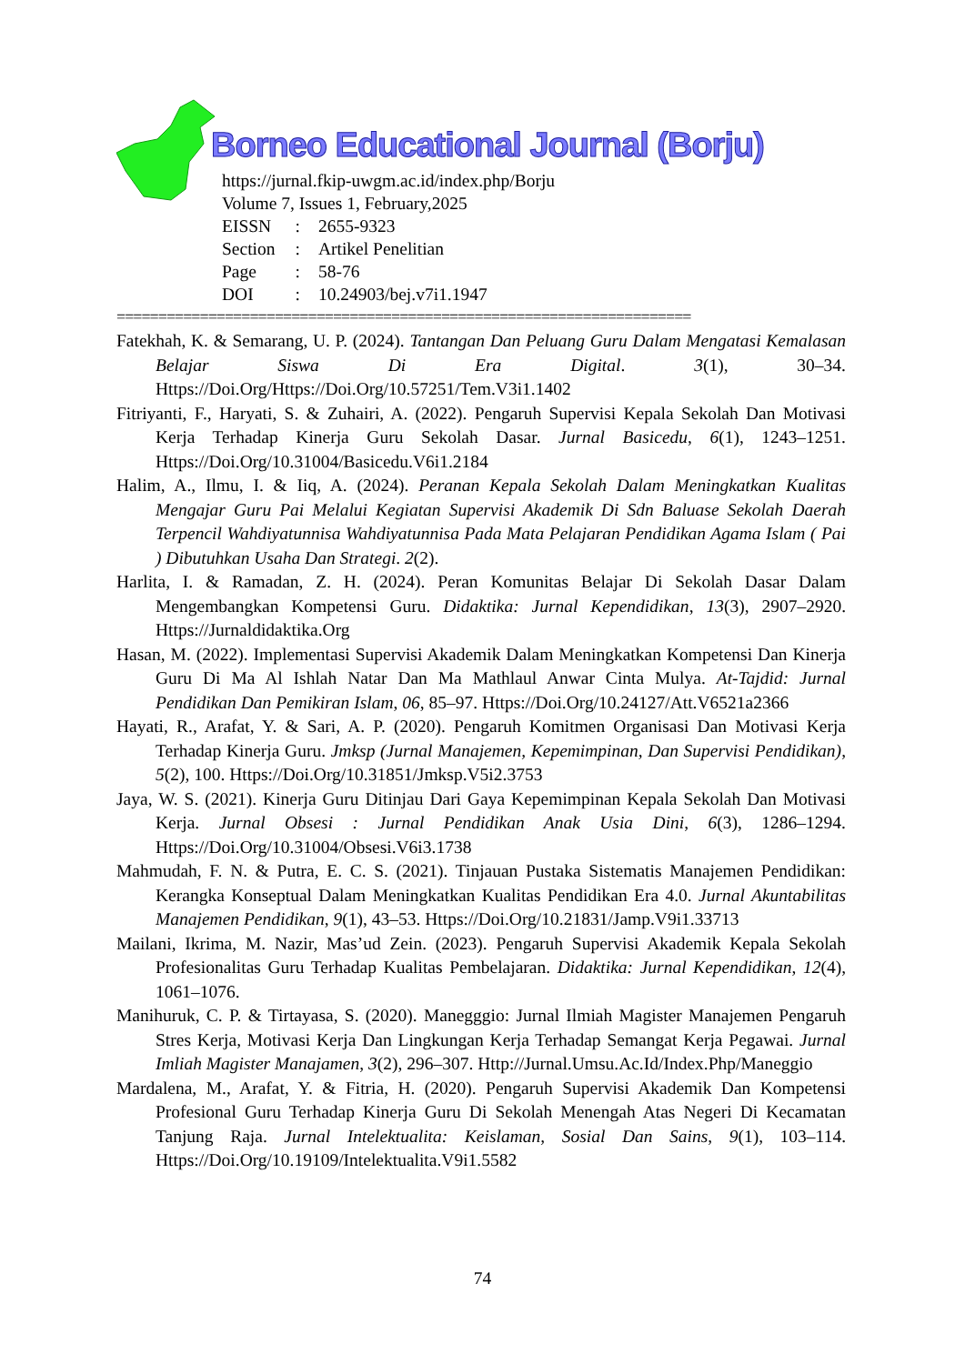Borneo Educational Journal (Borju)
https://jurnal.fkip-uwgm.ac.id/index.php/Borju
Volume 7, Issues 1, February,2025
| EISSN | : | 2655-9323 |
| Section | : | Artikel Penelitian |
| Page | : | 58-76 |
| DOI | : | 10.24903/bej.v7i1.1947 |
=====================================================================
Fatekhah, K. & Semarang, U. P. (2024). Tantangan Dan Peluang Guru Dalam Mengatasi Kemalasan Belajar Siswa Di Era Digital. 3(1), 30–34. Https://Doi.Org/Https://Doi.Org/10.57251/Tem.V3i1.1402
Fitriyanti, F., Haryati, S. & Zuhairi, A. (2022). Pengaruh Supervisi Kepala Sekolah Dan Motivasi Kerja Terhadap Kinerja Guru Sekolah Dasar. Jurnal Basicedu, 6(1), 1243–1251. Https://Doi.Org/10.31004/Basicedu.V6i1.2184
Halim, A., Ilmu, I. & Iiq, A. (2024). Peranan Kepala Sekolah Dalam Meningkatkan Kualitas Mengajar Guru Pai Melalui Kegiatan Supervisi Akademik Di Sdn Baluase Sekolah Daerah Terpencil Wahdiyatunnisa Wahdiyatunnisa Pada Mata Pelajaran Pendidikan Agama Islam ( Pai ) Dibutuhkan Usaha Dan Strategi. 2(2).
Harlita, I. & Ramadan, Z. H. (2024). Peran Komunitas Belajar Di Sekolah Dasar Dalam Mengembangkan Kompetensi Guru. Didaktika: Jurnal Kependidikan, 13(3), 2907–2920. Https://Jurnaldidaktika.Org
Hasan, M. (2022). Implementasi Supervisi Akademik Dalam Meningkatkan Kompetensi Dan Kinerja Guru Di Ma Al Ishlah Natar Dan Ma Mathlaul Anwar Cinta Mulya. At-Tajdid: Jurnal Pendidikan Dan Pemikiran Islam, 06, 85–97. Https://Doi.Org/10.24127/Att.V6521a2366
Hayati, R., Arafat, Y. & Sari, A. P. (2020). Pengaruh Komitmen Organisasi Dan Motivasi Kerja Terhadap Kinerja Guru. Jmksp (Jurnal Manajemen, Kepemimpinan, Dan Supervisi Pendidikan), 5(2), 100. Https://Doi.Org/10.31851/Jmksp.V5i2.3753
Jaya, W. S. (2021). Kinerja Guru Ditinjau Dari Gaya Kepemimpinan Kepala Sekolah Dan Motivasi Kerja. Jurnal Obsesi : Jurnal Pendidikan Anak Usia Dini, 6(3), 1286–1294. Https://Doi.Org/10.31004/Obsesi.V6i3.1738
Mahmudah, F. N. & Putra, E. C. S. (2021). Tinjauan Pustaka Sistematis Manajemen Pendidikan: Kerangka Konseptual Dalam Meningkatkan Kualitas Pendidikan Era 4.0. Jurnal Akuntabilitas Manajemen Pendidikan, 9(1), 43–53. Https://Doi.Org/10.21831/Jamp.V9i1.33713
Mailani, Ikrima, M. Nazir, Mas’ud Zein. (2023). Pengaruh Supervisi Akademik Kepala Sekolah Profesionalitas Guru Terhadap Kualitas Pembelajaran. Didaktika: Jurnal Kependidikan, 12(4), 1061–1076.
Manihuruk, C. P. & Tirtayasa, S. (2020). Manegggio: Jurnal Ilmiah Magister Manajemen Pengaruh Stres Kerja, Motivasi Kerja Dan Lingkungan Kerja Terhadap Semangat Kerja Pegawai. Jurnal Imliah Magister Manajamen, 3(2), 296–307. Http://Jurnal.Umsu.Ac.Id/Index.Php/Maneggio
Mardalena, M., Arafat, Y. & Fitria, H. (2020). Pengaruh Supervisi Akademik Dan Kompetensi Profesional Guru Terhadap Kinerja Guru Di Sekolah Menengah Atas Negeri Di Kecamatan Tanjung Raja. Jurnal Intelektualita: Keislaman, Sosial Dan Sains, 9(1), 103–114. Https://Doi.Org/10.19109/Intelektualita.V9i1.5582
74